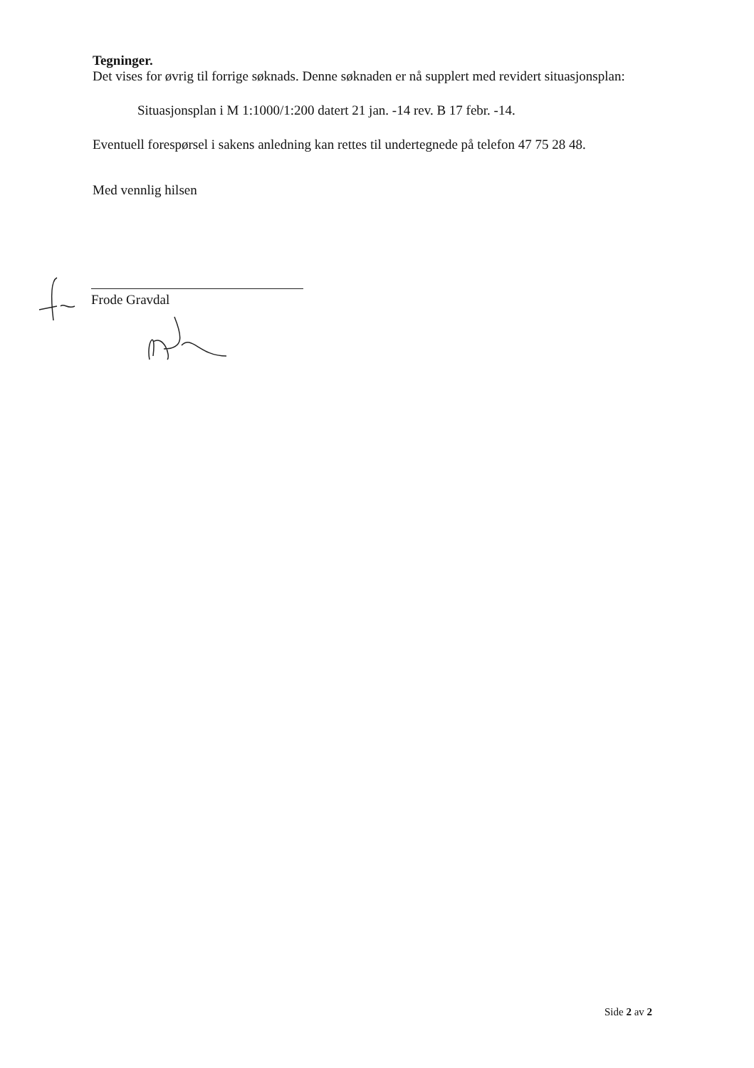Tegninger.
Det vises for øvrig til forrige søknads. Denne søknaden er nå supplert med revidert situasjonsplan:
Situasjonsplan i M 1:1000/1:200 datert 21 jan. -14 rev. B 17 febr. -14.
Eventuell forespørsel i sakens anledning kan rettes til undertegnede på telefon 47 75 28 48.
Med vennlig hilsen
Frode Gravdal
Side 2 av 2